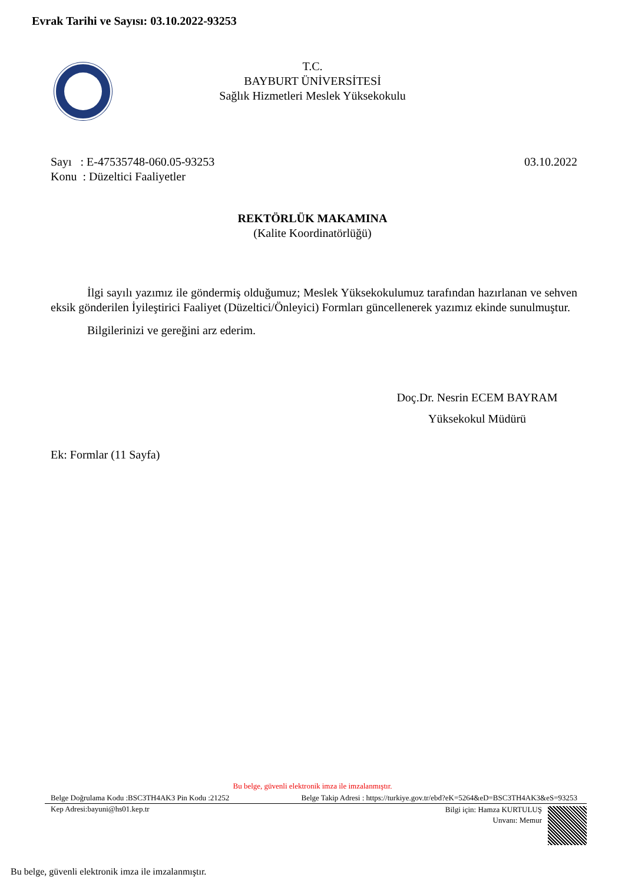Evrak Tarihi ve Sayısı: 03.10.2022-93253
T.C.
BAYBURT ÜNİVERSİTESİ
Sağlık Hizmetleri Meslek Yüksekokulu
03.10.2022 Sayı : E-47535748-060.05-93253
Konu : Düzeltici Faaliyetler
REKTÖRLÜK MAKAMINA
(Kalite Koordinatörlüğü)
İlgi sayılı yazımız ile göndermiş olduğumuz; Meslek Yüksekokulumuz tarafından hazırlanan ve sehven eksik gönderilen İyileştirici Faaliyet (Düzeltici/Önleyici) Formları güncellenerek yazımız ekinde sunulmuştur.
Bilgilerinizi ve gereğini arz ederim.
Doç.Dr. Nesrin ECEM BAYRAM
Yüksekokul Müdürü
Ek: Formlar (11 Sayfa)
Bu belge, güvenli elektronik imza ile imzalanmıştır.
Belge Doğrulama Kodu :BSC3TH4AK3 Pin Kodu :21252 Belge Takip Adresi : https://turkiye.gov.tr/ebd?eK=5264&eD=BSC3TH4AK3&eS=93253
Kep Adresi:bayuni@hs01.kep.tr
Bilgi için: Hamza KURTULUŞ
Unvanı: Memur
Bu belge, güvenli elektronik imza ile imzalanmıştır.